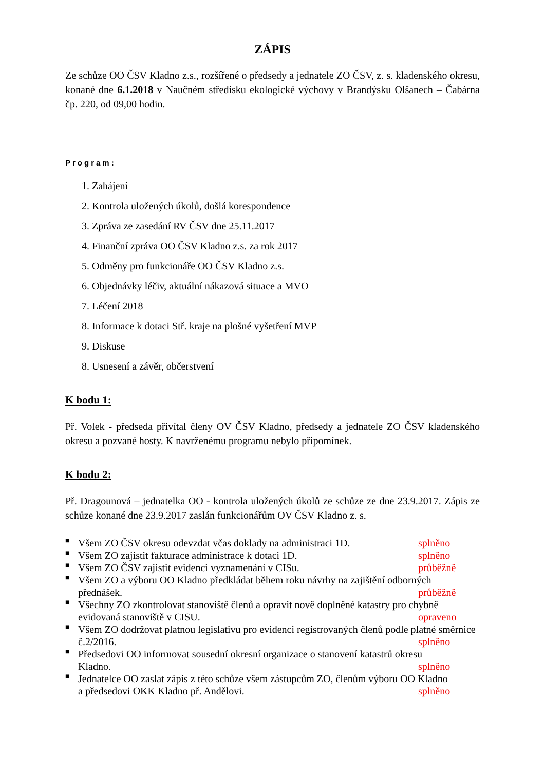ZÁPIS
Ze schůze OO ČSV Kladno z.s., rozšířené o předsedy a jednatele ZO ČSV, z. s. kladenského okresu, konané dne 6.1.2018 v Naučném středisku ekologické výchovy v Brandýsku Olšanech – Čabárna čp. 220, od 09,00 hodin.
Program:
1. Zahájení
2. Kontrola uložených úkolů, došlá korespondence
3. Zpráva ze zasedání RV ČSV dne 25.11.2017
4. Finanční zpráva OO ČSV Kladno z.s. za rok 2017
5. Odměny pro funkcionáře OO ČSV Kladno z.s.
6. Objednávky léčiv, aktuální nákazová situace a MVO
7. Léčení 2018
8. Informace k dotaci Stř. kraje na plošné vyšetření MVP
9. Diskuse
8. Usnesení a závěr, občerstvení
K bodu 1:
Př. Volek - předseda přivítal členy OV ČSV Kladno, předsedy a jednatele ZO ČSV kladenského okresu a pozvané hosty. K navrženému programu nebylo připomínek.
K bodu 2:
Př. Dragounová – jednatelka OO - kontrola uložených úkolů ze schůze ze dne 23.9.2017. Zápis ze schůze konané dne 23.9.2017 zaslán funkcionářům OV ČSV Kladno z. s.
■ Všem ZO ČSV okresu odevzdat včas doklady na administraci 1D. splněno
■ Všem ZO zajistit fakturace administrace k dotaci 1D. splněno
■ Všem ZO ČSV zajistit evidenci vyznamenání v CISu. průběžně
■ Všem ZO a výboru OO Kladno předkládat během roku návrhy na zajištění odborných
přednášek. průběžně
■ Všechny ZO zkontrolovat stanoviště členů a opravit nově doplněné katastry pro chybně
evidovaná stanoviště v CISU. opraveno
■ Všem ZO dodržovat platnou legislativu pro evidenci registrovaných členů podle platné směrnice
č.2/2016. splněno
■ Předsedovi OO informovat sousední okresní organizace o stanovení katastrů okresu
Kladno. splněno
■ Jednatelce OO zaslat zápis z této schůze všem zástupcům ZO, členům výboru OO Kladno
a předsedovi OKK Kladno př. Andělovi. splněno